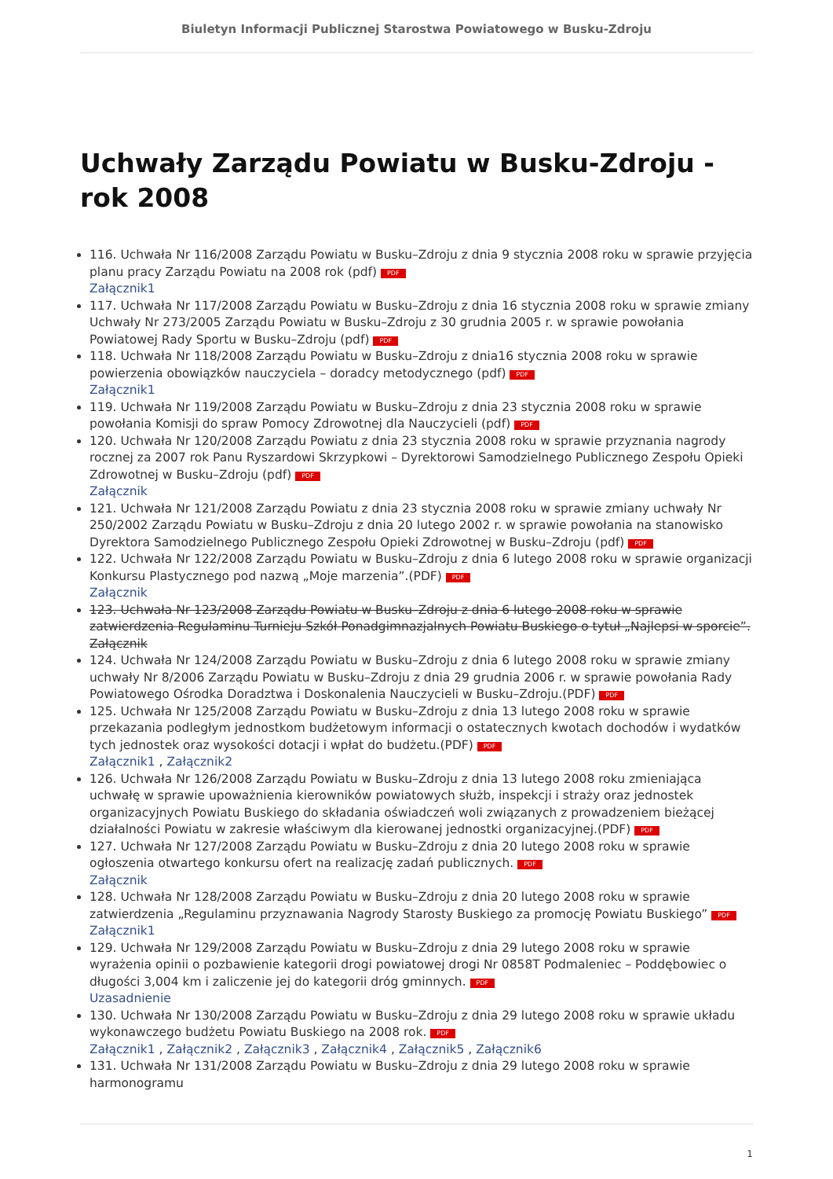Biuletyn Informacji Publicznej Starostwa Powiatowego w Busku-Zdroju
Uchwały Zarządu Powiatu w Busku-Zdroju - rok 2008
116. Uchwała Nr 116/2008 Zarządu Powiatu w Busku–Zdroju z dnia 9 stycznia 2008 roku w sprawie przyjęcia planu pracy Zarządu Powiatu na 2008 rok (pdf) PDF
Załącznik1
117. Uchwała Nr 117/2008 Zarządu Powiatu w Busku–Zdroju z dnia 16 stycznia 2008 roku w sprawie zmiany Uchwały Nr 273/2005 Zarządu Powiatu w Busku–Zdroju z 30 grudnia 2005 r. w sprawie powołania Powiatowej Rady Sportu w Busku–Zdroju (pdf) PDF
118. Uchwała Nr 118/2008 Zarządu Powiatu w Busku–Zdroju z dnia16 stycznia 2008 roku w sprawie powierzenia obowiązków nauczyciela – doradcy metodycznego (pdf) PDF
Załącznik1
119. Uchwała Nr 119/2008 Zarządu Powiatu w Busku–Zdroju z dnia 23 stycznia 2008 roku w sprawie powołania Komisji do spraw Pomocy Zdrowotnej dla Nauczycieli (pdf) PDF
120. Uchwała Nr 120/2008 Zarządu Powiatu z dnia 23 stycznia 2008 roku w sprawie przyznania nagrody rocznej za 2007 rok Panu Ryszardowi Skrzypkowi – Dyrektorowi Samodzielnego Publicznego Zespołu Opieki Zdrowotnej w Busku–Zdroju (pdf) PDF
Załącznik
121. Uchwała Nr 121/2008 Zarządu Powiatu z dnia 23 stycznia 2008 roku w sprawie zmiany uchwały Nr 250/2002 Zarządu Powiatu w Busku–Zdroju z dnia 20 lutego 2002 r. w sprawie powołania na stanowisko Dyrektora Samodzielnego Publicznego Zespołu Opieki Zdrowotnej w Busku–Zdroju (pdf) PDF
122. Uchwała Nr 122/2008 Zarządu Powiatu w Busku–Zdroju z dnia 6 lutego 2008 roku w sprawie organizacji Konkursu Plastycznego pod nazwą „Moje marzenia”.(PDF) PDF
Załącznik
123. Uchwała Nr 123/2008 Zarządu Powiatu w Busku–Zdroju z dnia 6 lutego 2008 roku w sprawie zatwierdzenia Regulaminu Turnieju Szkół Ponadgimnazjalnych Powiatu Buskiego o tytuł „Najlepsi w sporcie”.
Załącznik
124. Uchwała Nr 124/2008 Zarządu Powiatu w Busku–Zdroju z dnia 6 lutego 2008 roku w sprawie zmiany uchwały Nr 8/2006 Zarządu Powiatu w Busku–Zdroju z dnia 29 grudnia 2006 r. w sprawie powołania Rady Powiatowego Ośrodka Doradztwa i Doskonalenia Nauczycieli w Busku–Zdroju.(PDF) PDF
125. Uchwała Nr 125/2008 Zarządu Powiatu w Busku–Zdroju z dnia 13 lutego 2008 roku w sprawie przekazania podległym jednostkom budżetowym informacji o ostatecznych kwotach dochodów i wydatków tych jednostek oraz wysokości dotacji i wpłat do budżetu.(PDF) PDF
Załącznik1 , Załącznik2
126. Uchwała Nr 126/2008 Zarządu Powiatu w Busku–Zdroju z dnia 13 lutego 2008 roku zmieniająca uchwałę w sprawie upoważnienia kierowników powiatowych służb, inspekcji i straży oraz jednostek organizacyjnych Powiatu Buskiego do składania oświadczeń woli związanych z prowadzeniem bieżącej działalności Powiatu w zakresie właściwym dla kierowanej jednostki organizacyjnej.(PDF) PDF
127. Uchwała Nr 127/2008 Zarządu Powiatu w Busku–Zdroju z dnia 20 lutego 2008 roku w sprawie ogłoszenia otwartego konkursu ofert na realizację zadań publicznych. PDF
Załącznik
128. Uchwała Nr 128/2008 Zarządu Powiatu w Busku–Zdroju z dnia 20 lutego 2008 roku w sprawie zatwierdzenia „Regulaminu przyznawania Nagrody Starosty Buskiego za promocję Powiatu Buskiego” PDF
Załącznik1
129. Uchwała Nr 129/2008 Zarządu Powiatu w Busku–Zdroju z dnia 29 lutego 2008 roku w sprawie wyrażenia opinii o pozbawienie kategorii drogi powiatowej drogi Nr 0858T Podmaleniec – Poddębowiec o długości 3,004 km i zaliczenie jej do kategorii dróg gminnych. PDF
Uzasadnienie
130. Uchwała Nr 130/2008 Zarządu Powiatu w Busku–Zdroju z dnia 29 lutego 2008 roku w sprawie układu wykonawczego budżetu Powiatu Buskiego na 2008 rok. PDF
Załącznik1 , Załącznik2 , Załącznik3 , Załącznik4 , Załącznik5 , Załącznik6
131. Uchwała Nr 131/2008 Zarządu Powiatu w Busku–Zdroju z dnia 29 lutego 2008 roku w sprawie harmonogramu
1